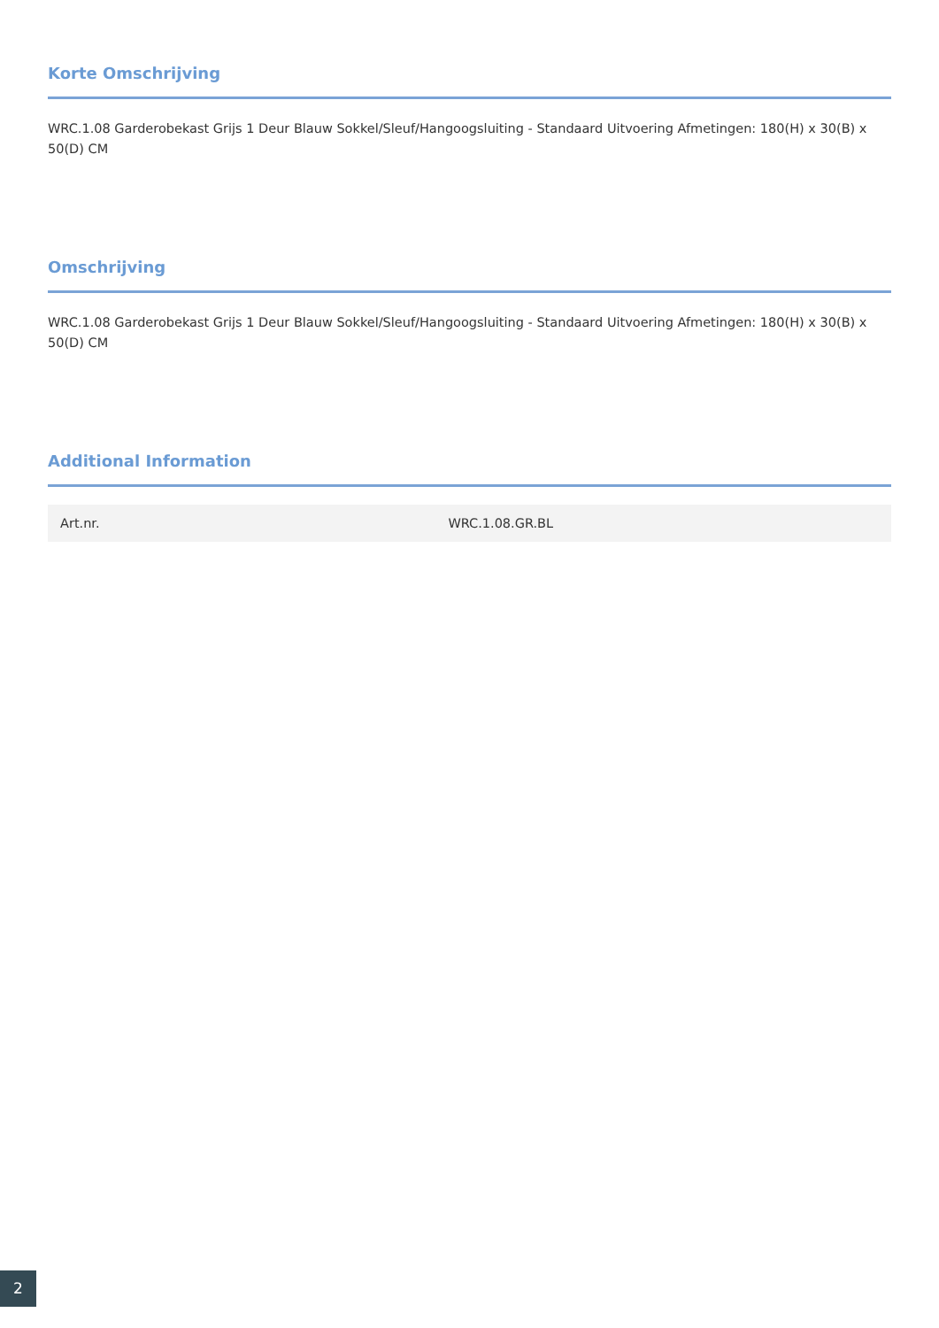Korte Omschrijving
WRC.1.08 Garderobekast Grijs 1 Deur Blauw Sokkel/Sleuf/Hangoogsluiting - Standaard Uitvoering Afmetingen: 180(H) x 30(B) x 50(D) CM
Omschrijving
WRC.1.08 Garderobekast Grijs 1 Deur Blauw Sokkel/Sleuf/Hangoogsluiting - Standaard Uitvoering Afmetingen: 180(H) x 30(B) x 50(D) CM
Additional Information
| Art.nr. | WRC.1.08.GR.BL |
2